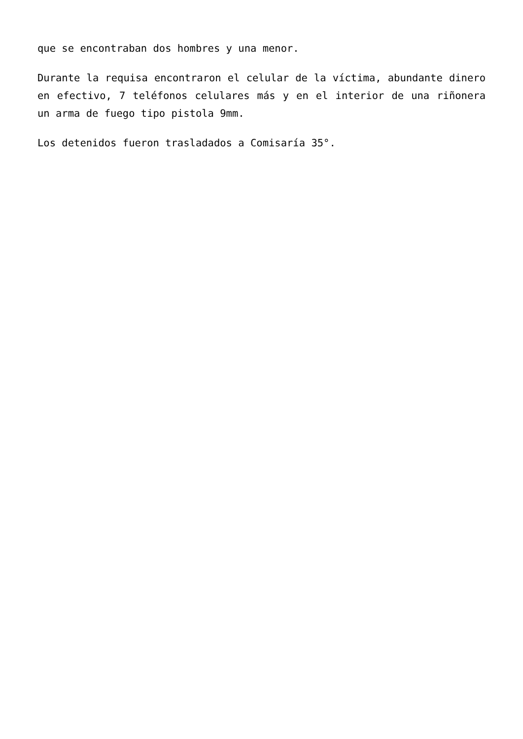que se encontraban dos hombres y una menor.
Durante la requisa encontraron el celular de la víctima, abundante dinero en efectivo, 7 teléfonos celulares más y en el interior de una riñonera un arma de fuego tipo pistola 9mm.
Los detenidos fueron trasladados a Comisaría 35°.